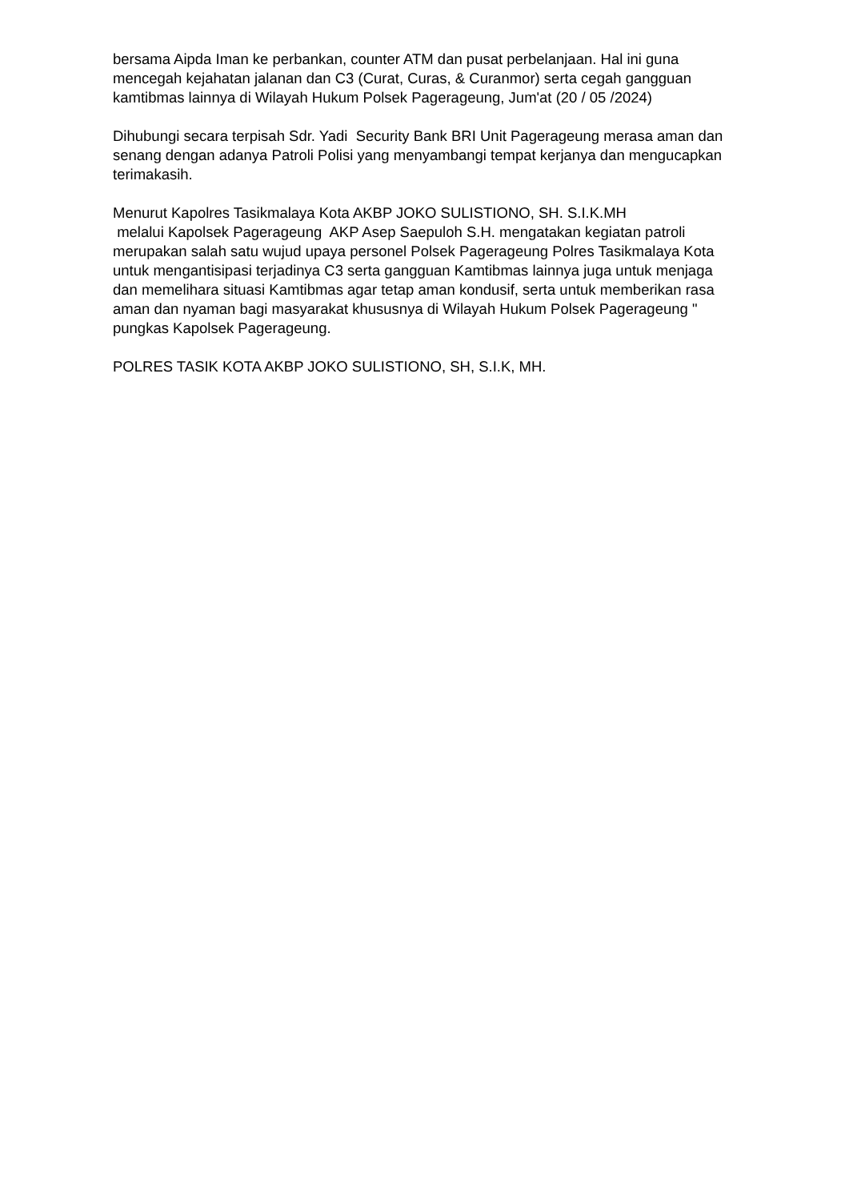bersama Aipda Iman ke perbankan, counter ATM dan pusat perbelanjaan. Hal ini guna mencegah kejahatan jalanan dan C3 (Curat, Curas, & Curanmor) serta cegah gangguan kamtibmas lainnya di Wilayah Hukum Polsek Pagerageung, Jum'at (20 / 05 /2024)
Dihubungi secara terpisah Sdr. Yadi Security Bank BRI Unit Pagerageung merasa aman dan senang dengan adanya Patroli Polisi yang menyambangi tempat kerjanya dan mengucapkan terimakasih.
Menurut Kapolres Tasikmalaya Kota AKBP JOKO SULISTIONO, SH. S.I.K.MH
melalui Kapolsek Pagerageung AKP Asep Saepuloh S.H. mengatakan kegiatan patroli merupakan salah satu wujud upaya personel Polsek Pagerageung Polres Tasikmalaya Kota untuk mengantisipasi terjadinya C3 serta gangguan Kamtibmas lainnya juga untuk menjaga dan memelihara situasi Kamtibmas agar tetap aman kondusif, serta untuk memberikan rasa aman dan nyaman bagi masyarakat khususnya di Wilayah Hukum Polsek Pagerageung " pungkas Kapolsek Pagerageung.
POLRES TASIK KOTA AKBP JOKO SULISTIONO, SH, S.I.K, MH.